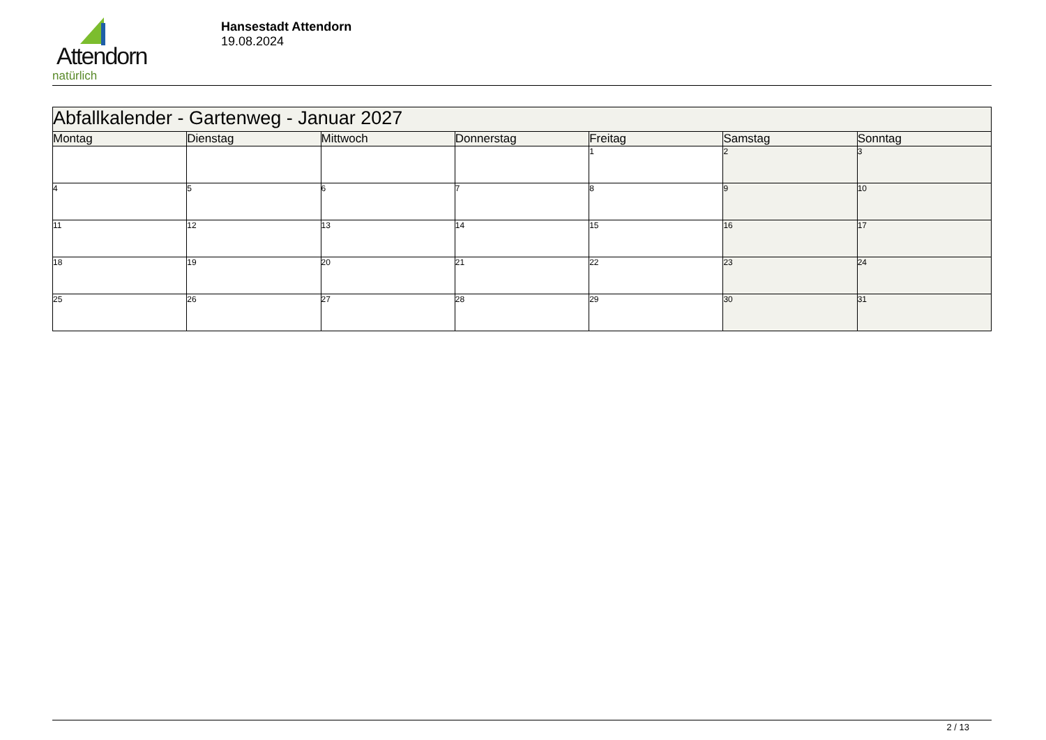Attendorn
natürlich
Hansestadt Attendorn
19.08.2024
| Abfallkalender - Gartenweg - Januar 2027 | | | | | | |
| Montag | Dienstag | Mittwoch | Donnerstag | Freitag | Samstag | Sonntag |
| | | | | 1 | 2 | 3 |
| 4 | 5 | 6 | 7 | 8 | 9 | 10 |
| 11 | 12 | 13 | 14 | 15 | 16 | 17 |
| 18 | 19 | 20 | 21 | 22 | 23 | 24 |
| 25 | 26 | 27 | 28 | 29 | 30 | 31 |
2 / 13